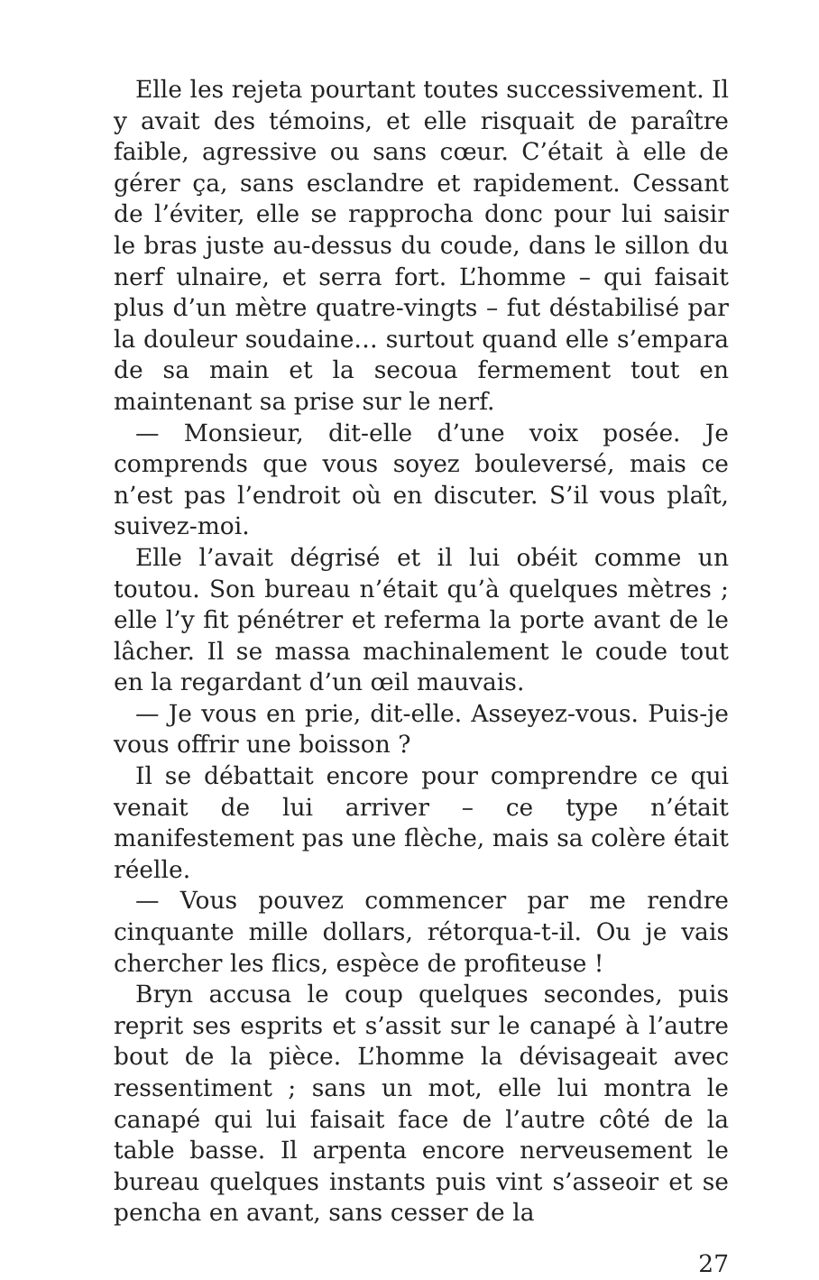Elle les rejeta pourtant toutes successivement. Il y avait des témoins, et elle risquait de paraître faible, agressive ou sans cœur. C’était à elle de gérer ça, sans esclandre et rapidement. Cessant de l’éviter, elle se rapprocha donc pour lui saisir le bras juste au-dessus du coude, dans le sillon du nerf ulnaire, et serra fort. L’homme – qui faisait plus d’un mètre quatre-vingts – fut déstabilisé par la douleur soudaine… surtout quand elle s’empara de sa main et la secoua fermement tout en maintenant sa prise sur le nerf.
— Monsieur, dit-elle d’une voix posée. Je comprends que vous soyez bouleversé, mais ce n’est pas l’endroit où en discuter. S’il vous plaît, suivez-moi.
Elle l’avait dégrisé et il lui obéit comme un toutou. Son bureau n’était qu’à quelques mètres ; elle l’y fit pénétrer et referma la porte avant de le lâcher. Il se massa machinalement le coude tout en la regardant d’un œil mauvais.
— Je vous en prie, dit-elle. Asseyez-vous. Puis-je vous offrir une boisson ?
Il se débattait encore pour comprendre ce qui venait de lui arriver – ce type n’était manifestement pas une flèche, mais sa colère était réelle.
— Vous pouvez commencer par me rendre cinquante mille dollars, rétorqua-t-il. Ou je vais chercher les flics, espèce de profiteuse !
Bryn accusa le coup quelques secondes, puis reprit ses esprits et s’assit sur le canapé à l’autre bout de la pièce. L’homme la dévisageait avec ressentiment ; sans un mot, elle lui montra le canapé qui lui faisait face de l’autre côté de la table basse. Il arpenta encore nerveusement le bureau quelques instants puis vint s’asseoir et se pencha en avant, sans cesser de la
27